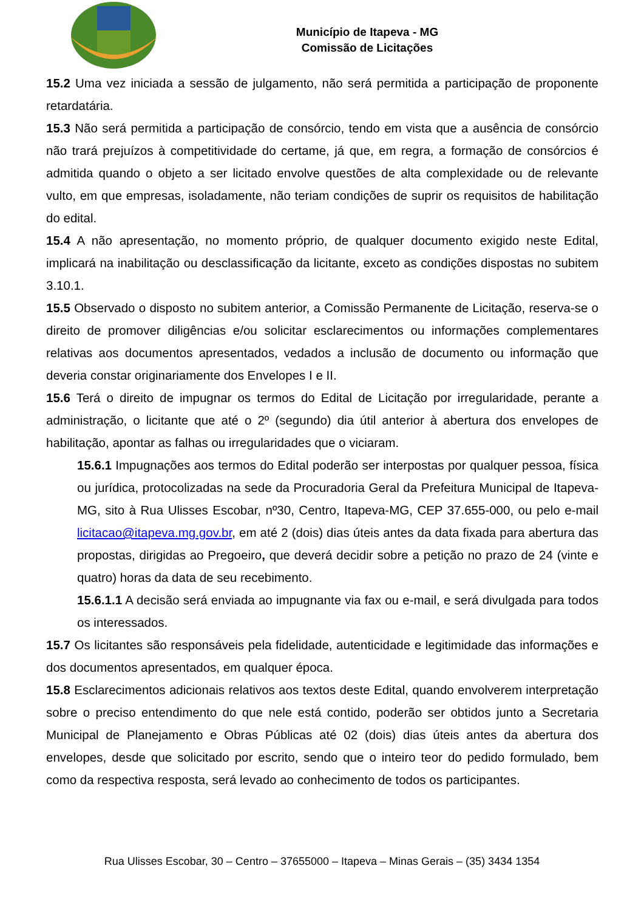Município de Itapeva - MG
Comissão de Licitações
15.2 Uma vez iniciada a sessão de julgamento, não será permitida a participação de proponente retardatária.
15.3 Não será permitida a participação de consórcio, tendo em vista que a ausência de consórcio não trará prejuízos à competitividade do certame, já que, em regra, a formação de consórcios é admitida quando o objeto a ser licitado envolve questões de alta complexidade ou de relevante vulto, em que empresas, isoladamente, não teriam condições de suprir os requisitos de habilitação do edital.
15.4 A não apresentação, no momento próprio, de qualquer documento exigido neste Edital, implicará na inabilitação ou desclassificação da licitante, exceto as condições dispostas no subitem 3.10.1.
15.5 Observado o disposto no subitem anterior, a Comissão Permanente de Licitação, reserva-se o direito de promover diligências e/ou solicitar esclarecimentos ou informações complementares relativas aos documentos apresentados, vedados a inclusão de documento ou informação que deveria constar originariamente dos Envelopes I e II.
15.6 Terá o direito de impugnar os termos do Edital de Licitação por irregularidade, perante a administração, o licitante que até o 2º (segundo) dia útil anterior à abertura dos envelopes de habilitação, apontar as falhas ou irregularidades que o viciaram.
15.6.1 Impugnações aos termos do Edital poderão ser interpostas por qualquer pessoa, física ou jurídica, protocolizadas na sede da Procuradoria Geral da Prefeitura Municipal de Itapeva-MG, sito à Rua Ulisses Escobar, nº30, Centro, Itapeva-MG, CEP 37.655-000, ou pelo e-mail licitacao@itapeva.mg.gov.br, em até 2 (dois) dias úteis antes da data fixada para abertura das propostas, dirigidas ao Pregoeiro, que deverá decidir sobre a petição no prazo de 24 (vinte e quatro) horas da data de seu recebimento.
15.6.1.1 A decisão será enviada ao impugnante via fax ou e-mail, e será divulgada para todos os interessados.
15.7 Os licitantes são responsáveis pela fidelidade, autenticidade e legitimidade das informações e dos documentos apresentados, em qualquer época.
15.8 Esclarecimentos adicionais relativos aos textos deste Edital, quando envolverem interpretação sobre o preciso entendimento do que nele está contido, poderão ser obtidos junto a Secretaria Municipal de Planejamento e Obras Públicas até 02 (dois) dias úteis antes da abertura dos envelopes, desde que solicitado por escrito, sendo que o inteiro teor do pedido formulado, bem como da respectiva resposta, será levado ao conhecimento de todos os participantes.
Rua Ulisses Escobar, 30 – Centro – 37655000 – Itapeva – Minas Gerais – (35) 3434 1354